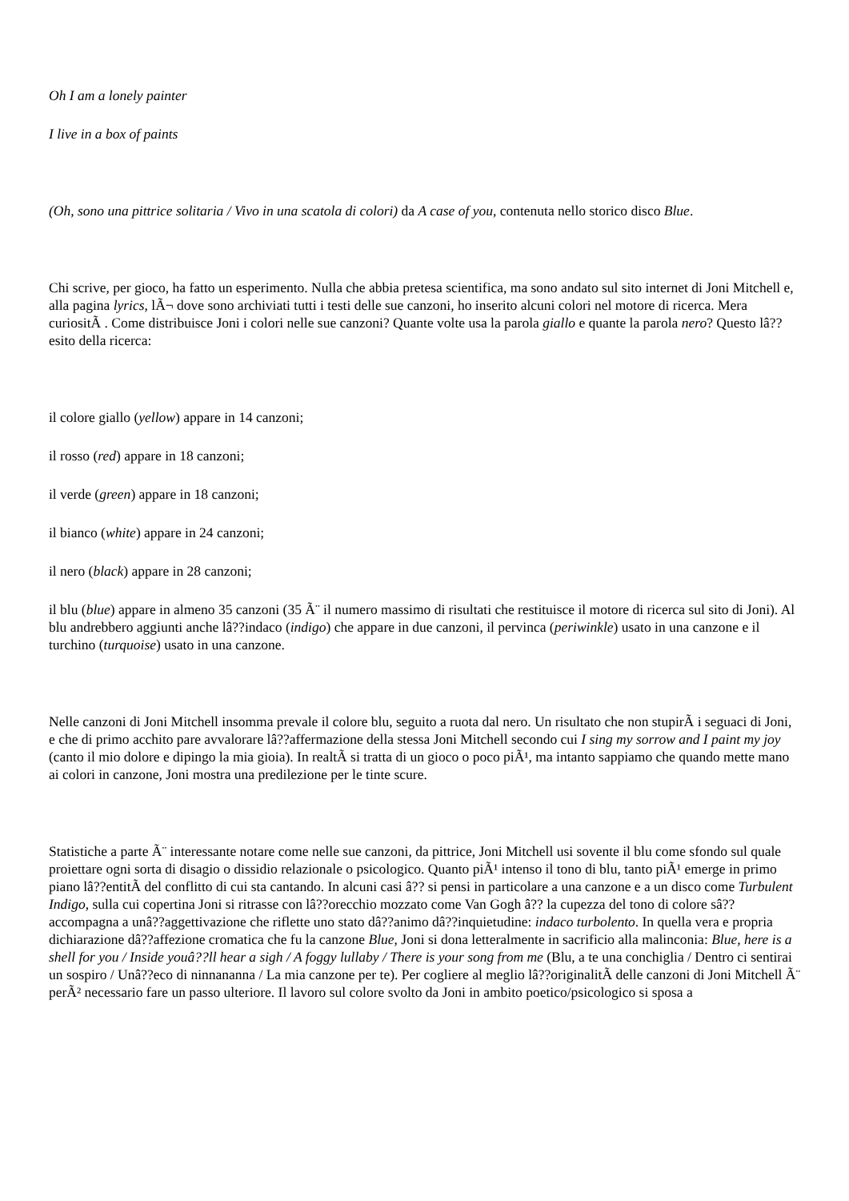Oh I am a lonely painter
I live in a box of paints
(Oh, sono una pittrice solitaria / Vivo in una scatola di colori) da A case of you, contenuta nello storico disco Blue.
Chi scrive, per gioco, ha fatto un esperimento. Nulla che abbia pretesa scientifica, ma sono andato sul sito internet di Joni Mitchell e, alla pagina lyrics, lÃ¬ dove sono archiviati tutti i testi delle sue canzoni, ho inserito alcuni colori nel motore di ricerca. Mera curiositÃ . Come distribuisce Joni i colori nelle sue canzoni? Quante volte usa la parola giallo e quante la parola nero? Questo lâ??esito della ricerca:
il colore giallo (yellow) appare in 14 canzoni;
il rosso (red) appare in 18 canzoni;
il verde (green) appare in 18 canzoni;
il bianco (white) appare in 24 canzoni;
il nero (black) appare in 28 canzoni;
il blu (blue) appare in almeno 35 canzoni (35 Ã¨ il numero massimo di risultati che restituisce il motore di ricerca sul sito di Joni). Al blu andrebbero aggiunti anche lâ??indaco (indigo) che appare in due canzoni, il pervinca (periwinkle) usato in una canzone e il turchino (turquoise) usato in una canzone.
Nelle canzoni di Joni Mitchell insomma prevale il colore blu, seguito a ruota dal nero. Un risultato che non stupirÃ i seguaci di Joni, e che di primo acchito pare avvalorare lâ??affermazione della stessa Joni Mitchell secondo cui I sing my sorrow and I paint my joy (canto il mio dolore e dipingo la mia gioia). In realtÃ si tratta di un gioco o poco piÃ¹, ma intanto sappiamo che quando mette mano ai colori in canzone, Joni mostra una predilezione per le tinte scure.
Statistiche a parte Ã¨ interessante notare come nelle sue canzoni, da pittrice, Joni Mitchell usi sovente il blu come sfondo sul quale proiettare ogni sorta di disagio o dissidio relazionale o psicologico. Quanto piÃ¹ intenso il tono di blu, tanto piÃ¹ emerge in primo piano lâ??entitÃ del conflitto di cui sta cantando. In alcuni casi â?? si pensi in particolare a una canzone e a un disco come Turbulent Indigo, sulla cui copertina Joni si ritrasse con lâ??orecchio mozzato come Van Gogh â?? la cupezza del tono di colore sâ??accompagna a unâ??aggettivazione che riflette uno stato dâ??animo dâ??inquietudine: indaco turbolento. In quella vera e propria dichiarazione dâ??affezione cromatica che fu la canzone Blue, Joni si dona letteralmente in sacrificio alla malinconia: Blue, here is a shell for you / Inside youâ??ll hear a sigh / A foggy lullaby / There is your song from me (Blu, a te una conchiglia / Dentro ci sentirai un sospiro / Unâ??eco di ninnananna / La mia canzone per te). Per cogliere al meglio lâ??originalitÃ delle canzoni di Joni Mitchell Ã¨ perÃ² necessario fare un passo ulteriore. Il lavoro sul colore svolto da Joni in ambito poetico/psicologico si sposa a